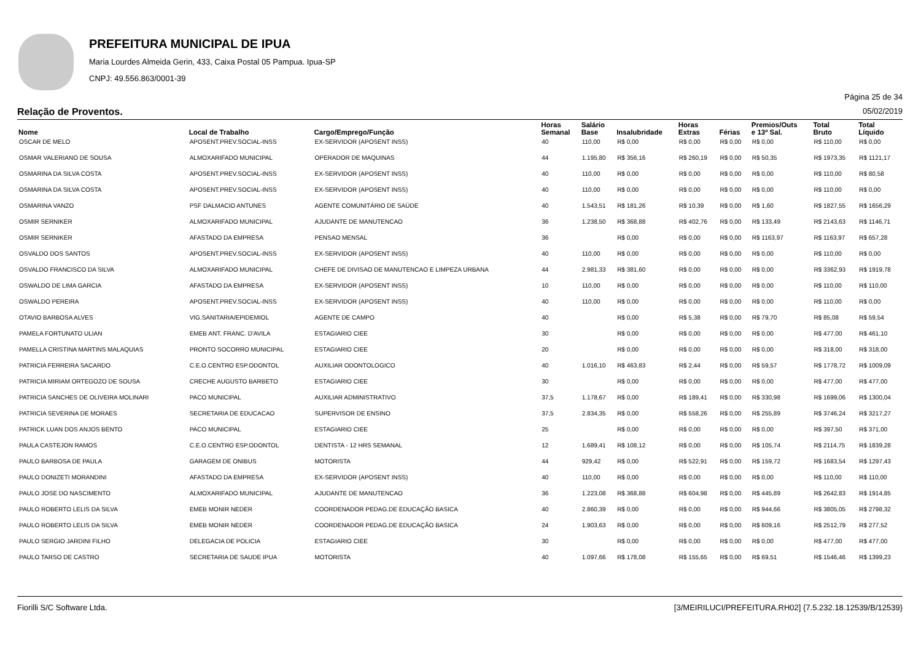PREFEITURA MUNICIPAL DE IPUA
Maria Lourdes Almeida Gerin, 433, Caixa Postal 05 Pampua. Ipua-SP
CNPJ: 49.556.863/0001-39
Página 25 de 34
Relação de Proventos. 05/02/2019
| Nome | Local de Trabalho | Cargo/Emprego/Função | Horas Semanal | Salário Base | Insalubridade | Horas Extras | Férias | Premios/Outs e 13º Sal. | Total Bruto | Total Líquido |
| --- | --- | --- | --- | --- | --- | --- | --- | --- | --- | --- |
| OSCAR DE MELO | APOSENT.PREV.SOCIAL-INSS | EX-SERVIDOR (APOSENT INSS) | 40 | 110,00 | R$ 0,00 | R$ 0,00 | R$ 0,00 | R$ 0,00 | R$ 110,00 | R$ 0,00 |
| OSMAR VALERIANO DE SOUSA | ALMOXARIFADO MUNICIPAL | OPERADOR DE MAQUINAS | 44 | 1.195,80 | R$ 356,16 | R$ 260,19 | R$ 0,00 | R$ 50,35 | R$ 1973,35 | R$ 1121,17 |
| OSMARINA DA SILVA COSTA | APOSENT.PREV.SOCIAL-INSS | EX-SERVIDOR (APOSENT INSS) | 40 | 110,00 | R$ 0,00 | R$ 0,00 | R$ 0,00 | R$ 0,00 | R$ 110,00 | R$ 80,58 |
| OSMARINA DA SILVA COSTA | APOSENT.PREV.SOCIAL-INSS | EX-SERVIDOR (APOSENT INSS) | 40 | 110,00 | R$ 0,00 | R$ 0,00 | R$ 0,00 | R$ 0,00 | R$ 110,00 | R$ 0,00 |
| OSMARINA VANZO | PSF DALMACIO ANTUNES | AGENTE COMUNITÁRIO DE SAÚDE | 40 | 1.543,51 | R$ 181,26 | R$ 10,39 | R$ 0,00 | R$ 1,60 | R$ 1827,55 | R$ 1656,29 |
| OSMIR SERNIKER | ALMOXARIFADO MUNICIPAL | AJUDANTE DE MANUTENCAO | 36 | 1.238,50 | R$ 368,88 | R$ 402,76 | R$ 0,00 | R$ 133,49 | R$ 2143,63 | R$ 1146,71 |
| OSMIR SERNIKER | AFASTADO DA EMPRESA | PENSAO MENSAL | 36 | | R$ 0,00 | R$ 0,00 | R$ 0,00 | R$ 1163,97 | R$ 1163,97 | R$ 657,28 |
| OSVALDO DOS SANTOS | APOSENT.PREV.SOCIAL-INSS | EX-SERVIDOR (APOSENT INSS) | 40 | 110,00 | R$ 0,00 | R$ 0,00 | R$ 0,00 | R$ 0,00 | R$ 110,00 | R$ 0,00 |
| OSVALDO FRANCISCO DA SILVA | ALMOXARIFADO MUNICIPAL | CHEFE DE DIVISAO DE MANUTENCAO E LIMPEZA URBANA | 44 | 2.981,33 | R$ 381,60 | R$ 0,00 | R$ 0,00 | R$ 0,00 | R$ 3362,93 | R$ 1919,78 |
| OSWALDO DE LIMA GARCIA | AFASTADO DA EMPRESA | EX-SERVIDOR (APOSENT INSS) | 10 | 110,00 | R$ 0,00 | R$ 0,00 | R$ 0,00 | R$ 0,00 | R$ 110,00 | R$ 110,00 |
| OSWALDO PEREIRA | APOSENT.PREV.SOCIAL-INSS | EX-SERVIDOR (APOSENT INSS) | 40 | 110,00 | R$ 0,00 | R$ 0,00 | R$ 0,00 | R$ 0,00 | R$ 110,00 | R$ 0,00 |
| OTAVIO BARBOSA ALVES | VIG.SANITARIA/EPIDEMIOL | AGENTE DE CAMPO | 40 | | R$ 0,00 | R$ 5,38 | R$ 0,00 | R$ 79,70 | R$ 85,08 | R$ 59,54 |
| PAMELA FORTUNATO ULIAN | EMEB ANT. FRANC. D'AVILA | ESTAGIARIO CIEE | 30 | | R$ 0,00 | R$ 0,00 | R$ 0,00 | R$ 0,00 | R$ 477,00 | R$ 461,10 |
| PAMELLA CRISTINA MARTINS MALAQUIAS | PRONTO SOCORRO MUNICIPAL | ESTAGIARIO CIEE | 20 | | R$ 0,00 | R$ 0,00 | R$ 0,00 | R$ 0,00 | R$ 318,00 | R$ 318,00 |
| PATRICIA FERREIRA SACARDO | C.E.O.CENTRO ESP.ODONTOL | AUXILIAR ODONTOLOGICO | 40 | 1.016,10 | R$ 463,83 | R$ 2,44 | R$ 0,00 | R$ 59,57 | R$ 1778,72 | R$ 1009,09 |
| PATRICIA MIRIAM ORTEGOZO DE SOUSA | CRECHE AUGUSTO BARBETO | ESTAGIARIO CIEE | 30 | | R$ 0,00 | R$ 0,00 | R$ 0,00 | R$ 0,00 | R$ 477,00 | R$ 477,00 |
| PATRICIA SANCHES DE OLIVEIRA MOLINARI | PACO MUNICIPAL | AUXILIAR ADMINISTRATIVO | 37,5 | 1.178,67 | R$ 0,00 | R$ 189,41 | R$ 0,00 | R$ 330,98 | R$ 1699,06 | R$ 1300,04 |
| PATRICIA SEVERINA DE MORAES | SECRETARIA DE EDUCACAO | SUPERVISOR DE ENSINO | 37,5 | 2.834,35 | R$ 0,00 | R$ 558,26 | R$ 0,00 | R$ 255,89 | R$ 3746,24 | R$ 3217,27 |
| PATRICK LUAN DOS ANJOS BENTO | PACO MUNICIPAL | ESTAGIARIO CIEE | 25 | | R$ 0,00 | R$ 0,00 | R$ 0,00 | R$ 0,00 | R$ 397,50 | R$ 371,00 |
| PAULA CASTEJON RAMOS | C.E.O.CENTRO ESP.ODONTOL | DENTISTA - 12 HRS SEMANAL | 12 | 1.689,41 | R$ 108,12 | R$ 0,00 | R$ 0,00 | R$ 105,74 | R$ 2114,75 | R$ 1839,28 |
| PAULO BARBOSA DE PAULA | GARAGEM DE ONIBUS | MOTORISTA | 44 | 929,42 | R$ 0,00 | R$ 522,91 | R$ 0,00 | R$ 159,72 | R$ 1683,54 | R$ 1297,43 |
| PAULO DONIZETI MORANDINI | AFASTADO DA EMPRESA | EX-SERVIDOR (APOSENT INSS) | 40 | 110,00 | R$ 0,00 | R$ 0,00 | R$ 0,00 | R$ 0,00 | R$ 110,00 | R$ 110,00 |
| PAULO JOSE DO NASCIMENTO | ALMOXARIFADO MUNICIPAL | AJUDANTE DE MANUTENCAO | 36 | 1.223,08 | R$ 368,88 | R$ 604,98 | R$ 0,00 | R$ 445,89 | R$ 2642,83 | R$ 1914,85 |
| PAULO ROBERTO LELIS DA SILVA | EMEB MONIR NEDER | COORDENADOR PEDAG.DE EDUCAÇÃO BASICA | 40 | 2.860,39 | R$ 0,00 | R$ 0,00 | R$ 0,00 | R$ 944,66 | R$ 3805,05 | R$ 2798,32 |
| PAULO ROBERTO LELIS DA SILVA | EMEB MONIR NEDER | COORDENADOR PEDAG.DE EDUCAÇÃO BASICA | 24 | 1.903,63 | R$ 0,00 | R$ 0,00 | R$ 0,00 | R$ 609,16 | R$ 2512,79 | R$ 277,52 |
| PAULO SERGIO JARDINI FILHO | DELEGACIA DE POLICIA | ESTAGIARIO CIEE | 30 | | R$ 0,00 | R$ 0,00 | R$ 0,00 | R$ 0,00 | R$ 477,00 | R$ 477,00 |
| PAULO TARSO DE CASTRO | SECRETARIA DE SAUDE IPUA | MOTORISTA | 40 | 1.097,66 | R$ 178,08 | R$ 155,65 | R$ 0,00 | R$ 69,51 | R$ 1546,46 | R$ 1399,23 |
Fiorilli S/C Software Ltda. [3/MEIRILUCI/PREFEITURA.RH02] {7.5.232.18.12539/B/12539}